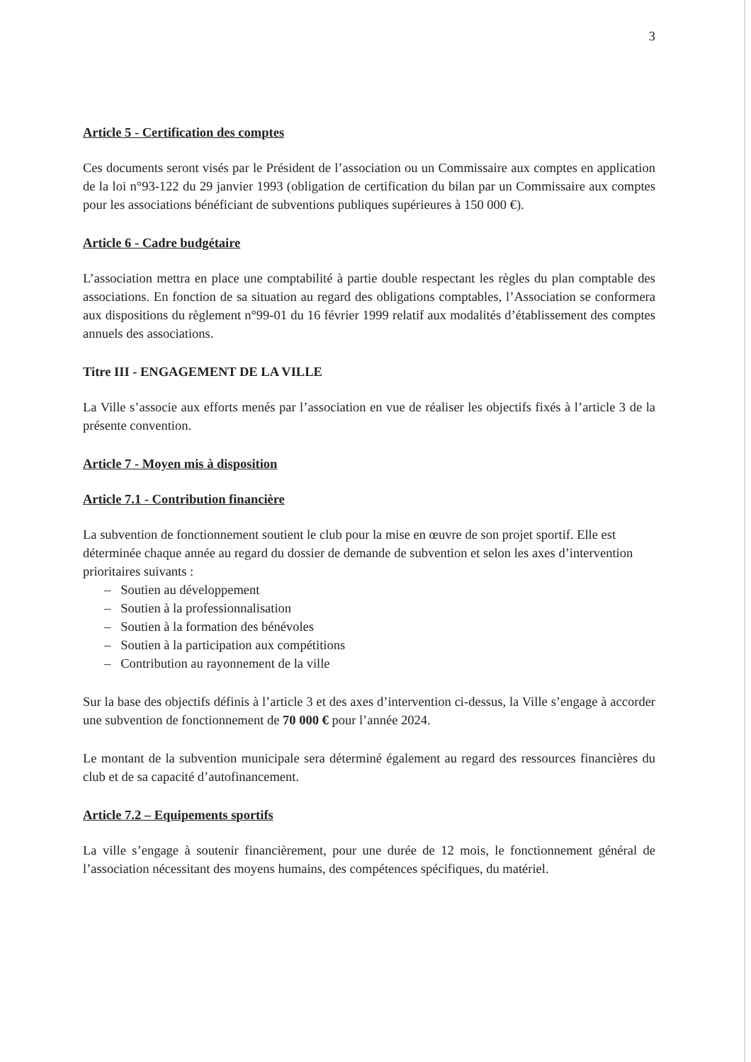3
Article 5 - Certification des comptes
Ces documents seront visés par le Président de l’association ou un Commissaire aux comptes en application de la loi n°93-122 du 29 janvier 1993 (obligation de certification du bilan par un Commissaire aux comptes pour les associations bénéficiant de subventions publiques supérieures à 150 000 €).
Article 6 - Cadre budgétaire
L’association mettra en place une comptabilité à partie double respectant les règles du plan comptable des associations. En fonction de sa situation au regard des obligations comptables, l’Association se conformera aux dispositions du règlement n°99-01 du 16 février 1999 relatif aux modalités d’établissement des comptes annuels des associations.
Titre III - ENGAGEMENT DE LA VILLE
La Ville s’associe aux efforts menés par l’association en vue de réaliser les objectifs fixés à l’article 3 de la présente convention.
Article 7 - Moyen mis à disposition
Article 7.1 - Contribution financière
La subvention de fonctionnement soutient le club pour la mise en œuvre de son projet sportif. Elle est déterminée chaque année au regard du dossier de demande de subvention et selon les axes d’intervention prioritaires suivants :
– Soutien au développement
– Soutien à la professionnalisation
– Soutien à la formation des bénévoles
– Soutien à la participation aux compétitions
– Contribution au rayonnement de la ville
Sur la base des objectifs définis à l’article 3 et des axes d’intervention ci-dessus, la Ville s’engage à accorder une subvention de fonctionnement de 70 000 € pour l’année 2024.
Le montant de la subvention municipale sera déterminé également au regard des ressources financières du club et de sa capacité d’autofinancement.
Article 7.2 – Equipements sportifs
La ville s’engage à soutenir financièrement, pour une durée de 12 mois, le fonctionnement général de l’association nécessitant des moyens humains, des compétences spécifiques, du matériel.